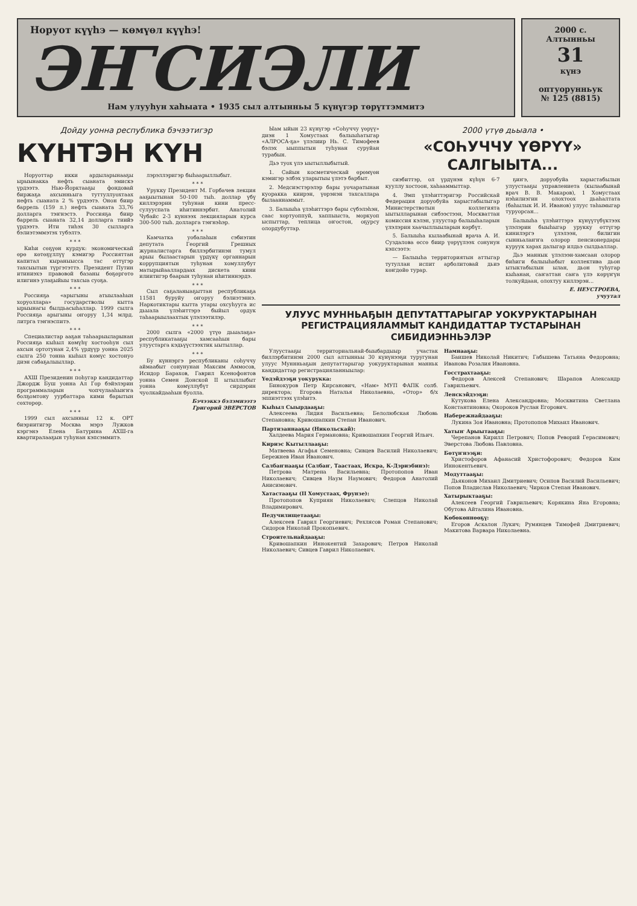Норуот күүһэ — көмүөл күүһэ!
ЭҤСИЭЛИ
Нам улууһун хаһыата • 1935 сыл алтынньы 5 күнүгэр төрүттэммитэ
2000 с.
Алтынньы
31
күнэ
оптуорунньук
№ 125 (8815)
Дойду уонна республика бэчээтигэр
КҮНТЭН КҮН
Норуоттар икки ардыларынааҕы ырыынакка нефть сыаната эмискэ үрдээтэ. Нью-Йорктааҕы фондовай биржаҕа ахсынньыга туттуллуохтаах нефть сыаната 2 % үрдээтэ. Онон биир баррель (159 л.) нефть сыаната 33,76 долларга тэҥнэстэ. Россияҕа биир баррель сыаната 32,14 долларга тиийэ үрдээтэ. Ити тиһэх 30 сылларга бэлиэтэммэтэх тубэлтэ.
* * *
Киһи сөҕүөн курдук: экономическай өрө көтөҕүллүү кэмигэр Россияттан капитал кыраныысса тас өттүгэр тахсыытын түргэтэттэ. Президент Путин итиниэхэ правовой базаны бөҕөргөтө илигинэ улаҕыйыы тахсыа суоҕа.
* * *
Россияҕа «арыгыны атыылааһын хоруоллара» государстволы кытта ырыынагы былдьасыһаллар. 1999 сылга Россияҕа арыгыны оҥоруу 1,34 млрд. литрга тэҥнэспитэ.
* * *
Специалистар ааҕан таһаарыыларынан Россияҕа кыһыл көмүһү хостооһун сыл ахсын ортотунан 2,4% үрдүүр уонна 2025 сылга 250 тонна кыһыл көмүс хостонуо диэн сабаҕалыыллар.
* * *
АХШ Президенин поһугар кандидаттар Джордж Буш уонна Ал Гор бэйэлэрин программаларын чопчулааһыҥҥа болҕомтону уурбаттара кими барытын сөхтөрөр.
* * *
1999 сыл ахсынньы 12 к. ОРТ биэриитигэр Москва мэрэ Лужков кэргэнэ Елена Батурина АХШ-га квартиралааҕын туһунан кэпсэммитэ.
лэрэллэригэр быһаарыллыбыт.
* * *
Урукку Президент М. Горбачев лекция ааҕыытынан 50-100 тыһ. доллар үбү киллэрэрин туһунан кини пресс-сулууспата иһитиннэрбит. Анатолий Чубайс 2-3 күннээх лекцияларын курса 300-500 тыһ. долларга тэҥнэһэр.
* * *
Камчатка уобалаһын сэбиэтин депутата Георгий Грешных журналистарга биллэрбитинэн тумул арыы былаастарын үрдүкү органнарын коррупциятын туһунан хомуллубут матырыйааллардаах дискета кини илиитигэр баарын туһунан иһитиннэрдэ.
* * *
Сыл саҕаланыаҕыттан республикаҕа 11581 буруйу оҥоруу бэлиэтэннэ. Наркотиктары кытта утары охсуһууга ис дьыала үлэһиттэрэ быйыл ордук таһаарыылаахтык үлэлээтилэр.
* * *
2000 сылга «2000 үтүө дьыалаҕа» республикатааҕы хамсааһын бары улуустарга кэдьүүстээхтик ыытыллар.
* * *
Бу күннэргэ республиканы соһуччу аймаабыт сонунунан Максим Аммосов, Исидор Барахов, Гаврил Ксенофонтов уонна Семен Донской II ытыллыбыт уонна көмүллүбүт сирдэрин чуолкайдааһын буолла.
Бэчээккэ бэлэмнээтэ
Григорий ЭВЕРСТОВ
Ыам ыйын 23 күнүгэр «Соһуччу үөрүү» диэн 1 Хомустаах балыыһатыгар «АЛРОСА-ҕа» үлэлиир Нь. С. Тимофеев бэлэх ыыппытын туһунан суруйан турабын.
Дьэ туох үлэ ыытыллыбытый.
1. Сайын косметическай өрөмүөн кэмигэр элбэх уларытыы үлэтэ барбыт.
2. Медсиэстэрэлэр бары уочаратынан куоракка киирэн, үөрэнэн тахсаллара былааннаммыт.
3. Балыыһа үлэһиттэрэ бары сүбэлэһэн, саас хортуоппуй, хаппыыста, моркуоп ыспыттар, теплица оҥостон, оҕурсу олордубуттар.
2000 үтүө дьыала •
«СОҺУЧЧУ ҮӨРҮҮ» САЛГЫЫТА...
сиэбиттэр, ол үрдүнэн күһүн 6-7 кууллу хостоон, хаһааммыттар.
4. Эмп үлэһиттэригэр Российскай Федерация доруобуйа харыстабылыгар Министерствотын коллегията ыытылларынан сибээстээн, Москваттан комиссия кэлэн, улуустар балыыһаларын үлэлэрин хаачыллыыларын көрбүт.
5. Балыыһа кылаабынай врача А. И. Суздалова өссө биир үөрүүлээх сонунун кэпсээтэ:
— Балыыһа территориятын аттыгар тутуллан испит арболитовай дьиэ көҥдөйө турар.
ҕиҥэ, доруобуйа харыстабылын улуустааҕы управлениета (кылаабынай врач В. В. Макаров), 1 Хомустаах нэһилиэгин олохтоох дьаһалтата (баһылык И. И. Иванов) улуус таһымыгар туруорсан...
Балыыһа үлэһиттэрэ күнүүтүбүктээх үлэлэрин быыһыгар урукку өттүгэр кинилэргэ үлэлээн, билигин сынньалаҥҥа олорор пенсионердары куруук харах далыгар илдьэ сылдьаллар.
Дьэ маннык үлэлээн-хамсаан олорор биһиги балыыһабыт коллектива дьон ытыктабылын ылан, дьон туһугар кыһанан, саҥаттан саҥа үлэ көрүҥүн толкуйдаан, олохтуу киллэрэн...
Е. НЕУСТРОЕВА,
учуутал
УЛУУС МУННЬАҔЫН ДЕПУТАТТАРЫГАР УОКУРУКТАРЫНАН РЕГИСТРАЦИЯЛАММЫТ КАНДИДАТТАР ТУСТАРЫНАН СИБИДИЭННЬЭЛЭР
Улуустааҕы территориальнай-быыбардыыр участак биллэрбитинэн 2000 сыл алтынньы 30 күнүнээҕи туругунан улуус Муннньаҕын депутаттарыгар уокуруктарынан манньк кандидаттар регистрацияланныылар:
Үөдэйдээҕи уокурукка:
Бинокуров Петр Кирсанович, «Нам» МУП ФАПК солб. директора; Егорова Наталья Николаевна, «Отор» б/х эппиэттээх үлэһитэ.
Кыһыл Сыырдааҕы:
Алексеева Лидия Васильевна; Белолюбская Любовь Степановна; Кривошапкин Степан Иванович.
Партизаннааҕы (Никольскай):
Халдеева Мария Германовна; Кривошапкин Георгий Ильич.
Кириэс Кытыллааҕы:
Матвеева Агафья Семеновна; Сивцев Василий Николаевич; Бережнев Иван Иванович.
Салбаҥнааҕы (Салбаҥ, Таастаах, Искра, К-Дэриэбинэ):
Петрова Матрена Васильевна; Протопопов Иван Николаевич; Сивцев Наум Наумович; Федоров Анатолий Анисимович.
Хатастааҕы (II Хомустаах, Фрунзе):
Протопопов Куприян Николаевич; Слепцов Николай Владимирович.
Педучилищетааҕы:
Алексеев Гаврил Георгиевич; Рехлясов Роман Степанович; Сидоров Николай Прокопьевич.
Строительнайдааҕы:
Кривошапкин Иннокентий Захарович; Петров Николай Николаевич; Сивцев Гаврил Николаевич.
Намнааҕы:
Баишев Николай Никитич; Габышева Татьяна Федоровна; Иванова Розалия Ивановна.
Госстрахтааҕы:
Федоров Алексей Степанович; Шарапов Александр Гаврильевич.
Ленскэйдээҕи:
Кутукова Елена Александровна; Москвитина Светлана Константиновна; Окороков Руслан Егорович.
Набережнайдааҕы:
Лукина Зоя Ивановна; Протопопов Михаил Иванович.
Хатыҥ Арыытааҕы:
Черепанов Кирилл Петрович; Попов Реворий Герасимович; Эверстова Любовь Павловна.
Бөтүҥнээҕи:
Христофоров Афанасий Христофорович; Федоров Ким Иннокентьевич.
Модуттааҕы:
Дьяконов Михаил Дмитриевич; Осипов Василий Васильевич; Попов Владислав Николаевич; Чирков Степан Иванович.
Хатырыктааҕы:
Алексеев Георгий Гаврильевич; Корякина Яна Егоровна; Обутова Айталина Ивановна.
Көбөкөннөөҕү:
Егоров Аскалон Лукич; Румянцев Тимофей Дмитриевич; Макитова Варвара Николаевна.